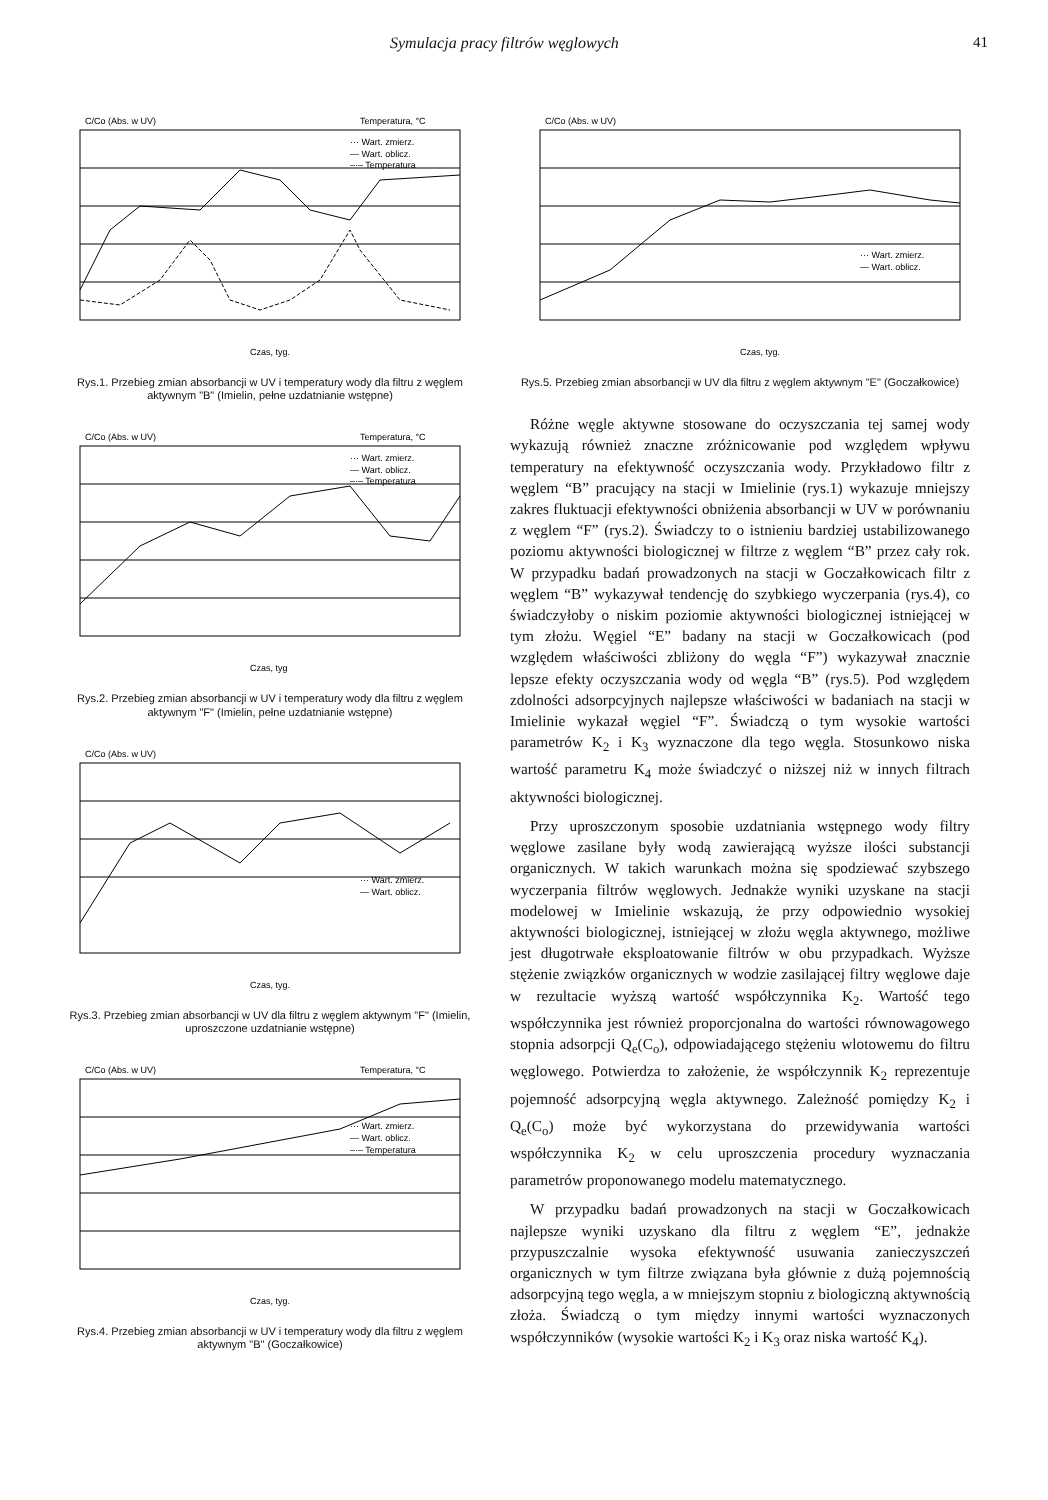Symulacja pracy filtrów węglowych 41
C/Co (Abs. w UV)
Temperatura, °C
··· Wart. zmierz.
— Wart. oblicz.
–·– Temperatura
Czas, tyg.
Rys.1. Przebieg zmian absorbancji w UV i temperatury wody dla filtru z węglem aktywnym "B" (Imielin, pełne uzdatnianie wstępne)
C/Co (Abs. w UV)
Temperatura, °C
··· Wart. zmierz.
— Wart. oblicz.
–·– Temperatura
Czas, tyg
Rys.2. Przebieg zmian absorbancji w UV i temperatury wody dla filtru z węglem aktywnym "F" (Imielin, pełne uzdatnianie wstępne)
C/Co (Abs. w UV)
··· Wart. zmierz.
— Wart. oblicz.
Czas, tyg.
Rys.3. Przebieg zmian absorbancji w UV dla filtru z węglem aktywnym "F" (Imielin, uproszczone uzdatnianie wstępne)
C/Co (Abs. w UV)
Temperatura, °C
··· Wart. zmierz.
— Wart. oblicz.
–·– Temperatura
Czas, tyg.
Rys.4. Przebieg zmian absorbancji w UV i temperatury wody dla filtru z węglem aktywnym "B" (Goczałkowice)
C/Co (Abs. w UV)
··· Wart. zmierz.
— Wart. oblicz.
Czas, tyg.
Rys.5. Przebieg zmian absorbancji w UV dla filtru z węglem aktywnym "E" (Goczałkowice)
Różne węgle aktywne stosowane do oczyszczania tej samej wody wykazują również znaczne zróżnicowanie pod względem wpływu temperatury na efektywność oczyszczania wody. Przykładowo filtr z węglem “B” pracujący na stacji w Imielinie (rys.1) wykazuje mniejszy zakres fluktuacji efektywności obniżenia absorbancji w UV w porównaniu z węglem “F” (rys.2). Świadczy to o istnieniu bardziej ustabilizowanego poziomu aktywności biologicznej w filtrze z węglem “B” przez cały rok. W przypadku badań prowadzonych na stacji w Goczałkowicach filtr z węglem “B” wykazywał tendencję do szybkiego wyczerpania (rys.4), co świadczyłoby o niskim poziomie aktywności biologicznej istniejącej w tym złożu. Węgiel “E” badany na stacji w Goczałkowicach (pod względem właściwości zbliżony do węgla “F”) wykazywał znacznie lepsze efekty oczyszczania wody od węgla “B” (rys.5). Pod względem zdolności adsorpcyjnych najlepsze właściwości w badaniach na stacji w Imielinie wykazał węgiel “F”. Świadczą o tym wysokie wartości parametrów K<sub>2</sub> i K<sub>3</sub> wyznaczone dla tego węgla. Stosunkowo niska wartość parametru K<sub>4</sub> może świadczyć o niższej niż w innych filtrach aktywności biologicznej.
Przy uproszczonym sposobie uzdatniania wstępnego wody filtry węglowe zasilane były wodą zawierającą wyższe ilości substancji organicznych. W takich warunkach można się spodziewać szybszego wyczerpania filtrów węglowych. Jednakże wyniki uzyskane na stacji modelowej w Imielinie wskazują, że przy odpowiednio wysokiej aktywności biologicznej, istniejącej w złożu węgla aktywnego, możliwe jest długotrwałe eksploatowanie filtrów w obu przypadkach. Wyższe stężenie związków organicznych w wodzie zasilającej filtry węglowe daje w rezultacie wyższą wartość współczynnika K<sub>2</sub>. Wartość tego współczynnika jest również proporcjonalna do wartości równowagowego stopnia adsorpcji Q<sub>e</sub>(C<sub>o</sub>), odpowiadającego stężeniu wlotowemu do filtru węglowego. Potwierdza to założenie, że współczynnik K<sub>2</sub> reprezentuje pojemność adsorpcyjną węgla aktywnego. Zależność pomiędzy K<sub>2</sub> i Q<sub>e</sub>(C<sub>o</sub>) może być wykorzystana do przewidywania wartości współczynnika K<sub>2</sub> w celu uproszczenia procedury wyznaczania parametrów proponowanego modelu matematycznego.
W przypadku badań prowadzonych na stacji w Goczałkowicach najlepsze wyniki uzyskano dla filtru z węglem “E”, jednakże przypuszczalnie wysoka efektywność usuwania zanieczyszczeń organicznych w tym filtrze związana była głównie z dużą pojemnością adsorpcyjną tego węgla, a w mniejszym stopniu z biologiczną aktywnością złoża. Świadczą o tym między innymi wartości wyznaczonych współczynników (wysokie wartości K<sub>2</sub> i K<sub>3</sub> oraz niska wartość K<sub>4</sub>).